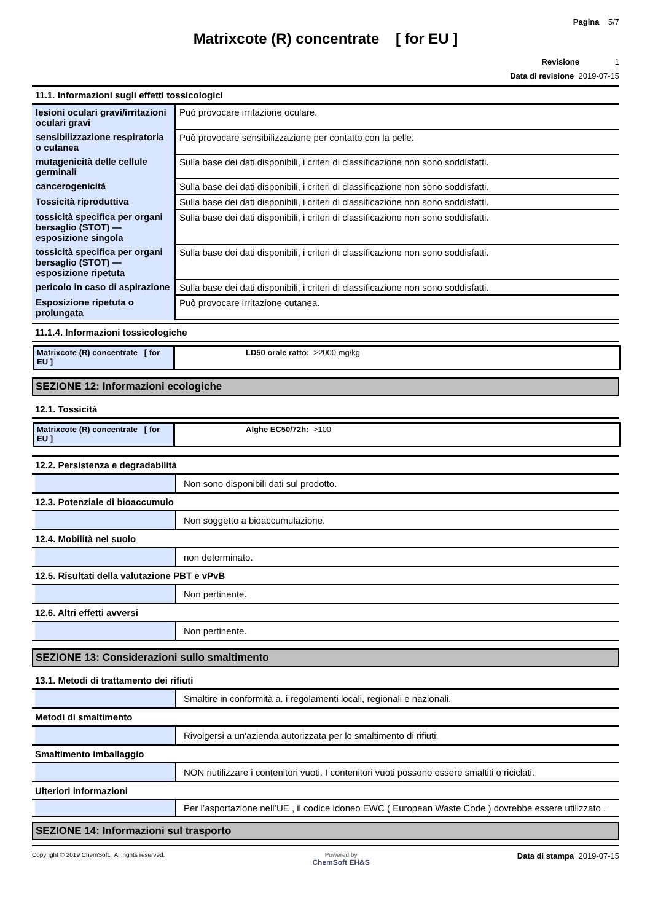Pagina 5/7
Matrixcote (R) concentrate [ for EU ]
Revisione 1
Data di revisione 2019-07-15
11.1. Informazioni sugli effetti tossicologici
| lesioni oculari gravi/irritazioni oculari gravi | Può provocare irritazione oculare. |
| sensibilizzazione respiratoria o cutanea | Può provocare sensibilizzazione per contatto con la pelle. |
| mutagenicità delle cellule germinali | Sulla base dei dati disponibili, i criteri di classificazione non sono soddisfatti. |
| cancerogenicità | Sulla base dei dati disponibili, i criteri di classificazione non sono soddisfatti. |
| Tossicità riproduttiva | Sulla base dei dati disponibili, i criteri di classificazione non sono soddisfatti. |
| tossicità specifica per organi bersaglio (STOT) — esposizione singola | Sulla base dei dati disponibili, i criteri di classificazione non sono soddisfatti. |
| tossicità specifica per organi bersaglio (STOT) — esposizione ripetuta | Sulla base dei dati disponibili, i criteri di classificazione non sono soddisfatti. |
| pericolo in caso di aspirazione | Sulla base dei dati disponibili, i criteri di classificazione non sono soddisfatti. |
| Esposizione ripetuta o prolungata | Può provocare irritazione cutanea. |
11.1.4. Informazioni tossicologiche
| Matrixcote (R) concentrate [ for EU ] | LD50 orale ratto: >2000 mg/kg |
SEZIONE 12: Informazioni ecologiche
12.1. Tossicità
| Matrixcote (R) concentrate [ for EU ] | Alghe EC50/72h: >100 |
12.2. Persistenza e degradabilità
Non sono disponibili dati sul prodotto.
12.3. Potenziale di bioaccumulo
Non soggetto a bioaccumulazione.
12.4. Mobilità nel suolo
non determinato.
12.5. Risultati della valutazione PBT e vPvB
Non pertinente.
12.6. Altri effetti avversi
Non pertinente.
SEZIONE 13: Considerazioni sullo smaltimento
13.1. Metodi di trattamento dei rifiuti
Smaltire in conformità a. i regolamenti locali, regionali e nazionali.
Metodi di smaltimento
Rivolgersi a un'azienda autorizzata per lo smaltimento di rifiuti.
Smaltimento imballaggio
NON riutilizzare i contenitori vuoti. I contenitori vuoti possono essere smaltiti o riciclati.
Ulteriori informazioni
Per l’asportazione nell’UE , il codice idoneo EWC ( European Waste Code ) dovrebbe essere utilizzato .
SEZIONE 14: Informazioni sul trasporto
Copyright © 2019 ChemSoft. All rights reserved.
Powered by
ChemSoft EH&S
Data di stampa 2019-07-15